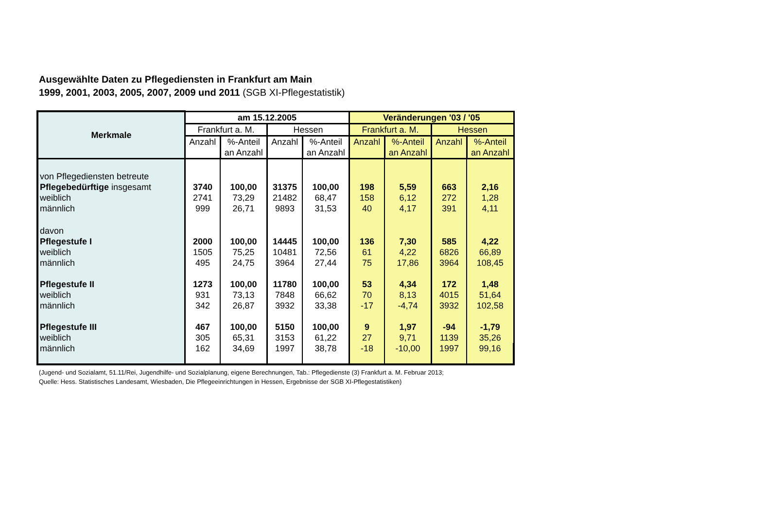Ausgewählte Daten zu Pflegediensten in Frankfurt am Main
1999, 2001, 2003, 2005, 2007, 2009 und 2011 (SGB XI-Pflegestatistik)
| Merkmale | am 15.12.2005 | | | | Veränderungen '03 / '05 | | | |
| --- | --- | --- | --- | --- | --- | --- | --- | --- |
| | Frankfurt a. M. | | Hessen | | Frankfurt a. M. | | Hessen | |
| | Anzahl | %-Anteil an Anzahl | Anzahl | %-Anteil an Anzahl | Anzahl | %-Anteil an Anzahl | Anzahl | %-Anteil an Anzahl |
| von Pflegediensten betreute | | | | | | | | |
| Pflegebedürftige insgesamt | 3740 | 100,00 | 31375 | 100,00 | 198 | 5,59 | 663 | 2,16 |
| weiblich | 2741 | 73,29 | 21482 | 68,47 | 158 | 6,12 | 272 | 1,28 |
| männlich | 999 | 26,71 | 9893 | 31,53 | 40 | 4,17 | 391 | 4,11 |
| davon | | | | | | | | |
| Pflegestufe I | 2000 | 100,00 | 14445 | 100,00 | 136 | 7,30 | 585 | 4,22 |
| weiblich | 1505 | 75,25 | 10481 | 72,56 | 61 | 4,22 | 6826 | 66,89 |
| männlich | 495 | 24,75 | 3964 | 27,44 | 75 | 17,86 | 3964 | 108,45 |
| Pflegestufe II | 1273 | 100,00 | 11780 | 100,00 | 53 | 4,34 | 172 | 1,48 |
| weiblich | 931 | 73,13 | 7848 | 66,62 | 70 | 8,13 | 4015 | 51,64 |
| männlich | 342 | 26,87 | 3932 | 33,38 | -17 | -4,74 | 3932 | 102,58 |
| Pflegestufe III | 467 | 100,00 | 5150 | 100,00 | 9 | 1,97 | -94 | -1,79 |
| weiblich | 305 | 65,31 | 3153 | 61,22 | 27 | 9,71 | 1139 | 35,26 |
| männlich | 162 | 34,69 | 1997 | 38,78 | -18 | -10,00 | 1997 | 99,16 |
(Jugend- und Sozialamt, 51.11/Rei, Jugendhilfe- und Sozialplanung, eigene Berechnungen, Tab.: Pflegedienste (3) Frankfurt a. M. Februar 2013;
Quelle: Hess. Statistisches Landesamt, Wiesbaden, Die Pflegeeinrichtungen in Hessen, Ergebnisse der SGB XI-Pflegestatistiken)